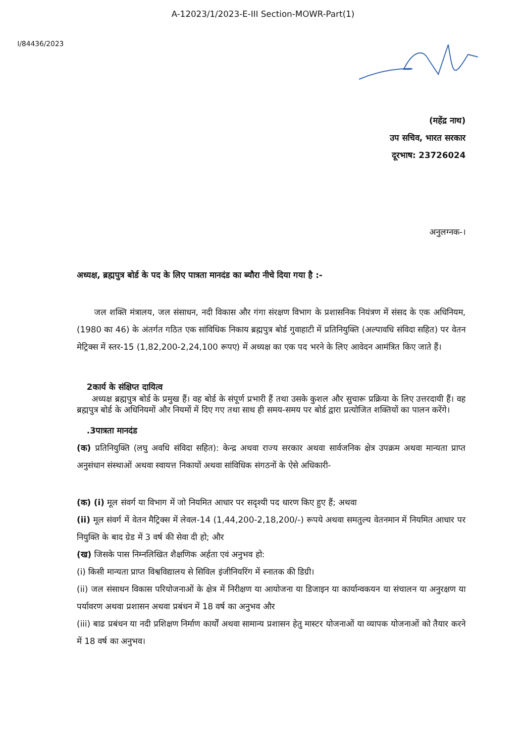A-12023/1/2023-E-III Section-MOWR-Part(1)
I/84436/2023
(महेंद्र नाथ)
उप सचिव, भारत सरकार
दूरभाष: 23726024
अनुलग्नक-।
अध्यक्ष, ब्रह्मपुत्र बोर्ड के पद के लिए पात्रता मानदंड का ब्यौरा नीचे दिया गया है :-
जल शक्ति मंत्रालय, जल संसाधन, नदी विकास और गंगा संरक्षण विभाग के प्रशासनिक नियंत्रण में संसद के एक अधिनियम, (1980 का 46) के अंतर्गत गठित एक सांविधिक निकाय ब्रह्मपुत्र बोर्ड गुवाहाटी में प्रतिनियुक्ति (अल्पावधि संविदा सहित) पर वेतन मेट्रिक्स में स्तर-15 (1,82,200-2,24,100 रूपए) में अध्यक्ष का एक पद भरने के लिए आवेदन आमंत्रित किए जाते हैं।
2कार्य के संक्षिप्त दायित्व
अध्यक्ष ब्रह्मपुत्र बोर्ड के प्रमुख हैं। वह बोर्ड के संपूर्ण प्रभारी हैं तथा उसके कुशल और सुचारू प्रक्रिया के लिए उत्तरदायी हैं। वह ब्रह्मपुत्र बोर्ड के अधिनियमों और नियमों में दिए गए तथा साथ ही समय-समय पर बोर्ड द्वारा प्रत्योजित शक्तियों का पालन करेंगे।
.3पात्रता मानदंड
(क) प्रतिनियुक्ति (लघु अवधि संविदा सहित): केन्द्र अथवा राज्य सरकार अथवा सार्वजनिक क्षेत्र उपक्रम अथवा मान्यता प्राप्त अनुसंधान संस्थाओं अथवा स्वायत्त निकायों अथवा सांविधिक संगठनों के ऐसे अधिकारी-
(क) (i) मूल संवर्ग या विभाग में जो नियमित आधार पर सदृश्यी पद धारण किए हुए हैं; अथवा
(ii) मूल संवर्ग में वेतन मैट्रिक्स में लेवल-14 (1,44,200-2,18,200/-) रूपये अथवा समतुल्य वेतनमान में नियमित आधार पर नियुक्ति के बाद ग्रेड में 3 वर्ष की सेवा दी हो; और
(ख) जिसके पास निम्नलिखित शैक्षणिक अर्हता एवं अनुभव हो:
(i) किसी मान्यता प्राप्त विश्वविद्यालय से सिविल इंजीनियरिंग में स्नातक की डिग्री।
(ii) जल संसाधन विकास परियोजनाओं के क्षेत्र में निरीक्षण या आयोजना या डिजाइन या कार्यान्वकयन या संचालन या अनुरक्षण या पर्यावरण अथवा प्रशासन अथवा प्रबंधन में 18 वर्ष का अनुभव और
(iii) बाढ प्रबंधन या नदी प्रशिक्षण निर्माण कार्यों अथवा सामान्य प्रशासन हेतु मास्टर योजनाओं या व्यापक योजनाओं को तैयार करने में 18 वर्ष का अनुभव।